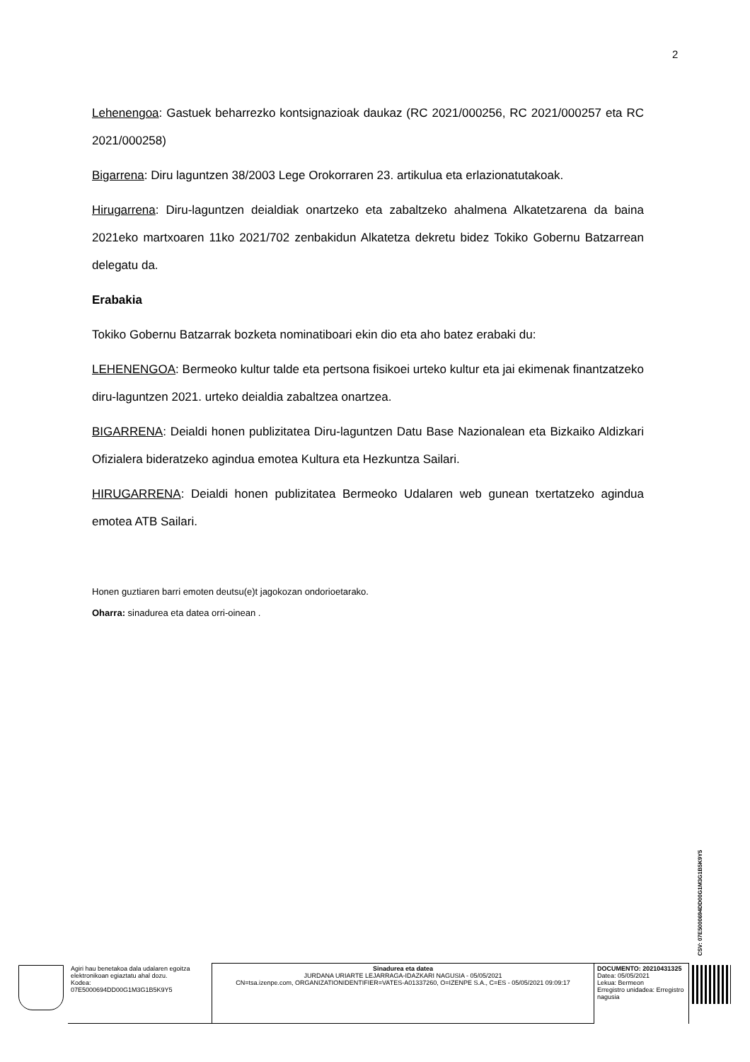2
Lehenengoa: Gastuek beharrezko kontsignazioak daukaz (RC 2021/000256, RC 2021/000257 eta RC 2021/000258)
Bigarrena: Diru laguntzen 38/2003 Lege Orokorraren 23. artikulua eta erlazionatutakoak.
Hirugarrena: Diru-laguntzen deialdiak onartzeko eta zabaltzeko ahalmena Alkatetzarena da baina 2021eko martxoaren 11ko 2021/702 zenbakidun Alkatetza dekretu bidez Tokiko Gobernu Batzarrean delegatu da.
Erabakia
Tokiko Gobernu Batzarrak bozketa nominatiboari ekin dio eta aho batez erabaki du:
LEHENENGOA: Bermeoko kultur talde eta pertsona fisikoei urteko kultur eta jai ekimenak finantzatzeko diru-laguntzen 2021. urteko deialdia zabaltzea onartzea.
BIGARRENA: Deialdi honen publizitatea Diru-laguntzen Datu Base Nazionalean eta Bizkaiko Aldizkari Ofizialera bideratzeko agindua emotea Kultura eta Hezkuntza Sailari.
HIRUGARRENA: Deialdi honen publizitatea Bermeoko Udalaren web gunean txertatzeko agindua emotea ATB Sailari.
Honen guztiaren barri emoten deutsu(e)t jagokozan ondorioetarako.
Oharra: sinadurea eta datea orri-oinean .
CSV: 07E5000694DD00G1M3G1B5K9Y5
| | Agiri hau benetakoa dala udalaren egoitza elektronikoan egiaztatu ahal dozu. Kodea: 07E5000694DD00G1M3G1B5K9Y5 | Sinadurea eta datea JURDANA URIARTE LEJARRAGA-IDAZKARI NAGUSIA - 05/05/2021 CN=tsa.izenpe.com, ORGANIZATIONIDENTIFIER=VATES-A01337260, O=IZENPE S.A., C=ES - 05/05/2021 09:09:17 | DOCUMENTO: 20210431325 Datea: 05/05/2021 Lekua: Bermeon Erregistro unidadea: Erregistro nagusia | |